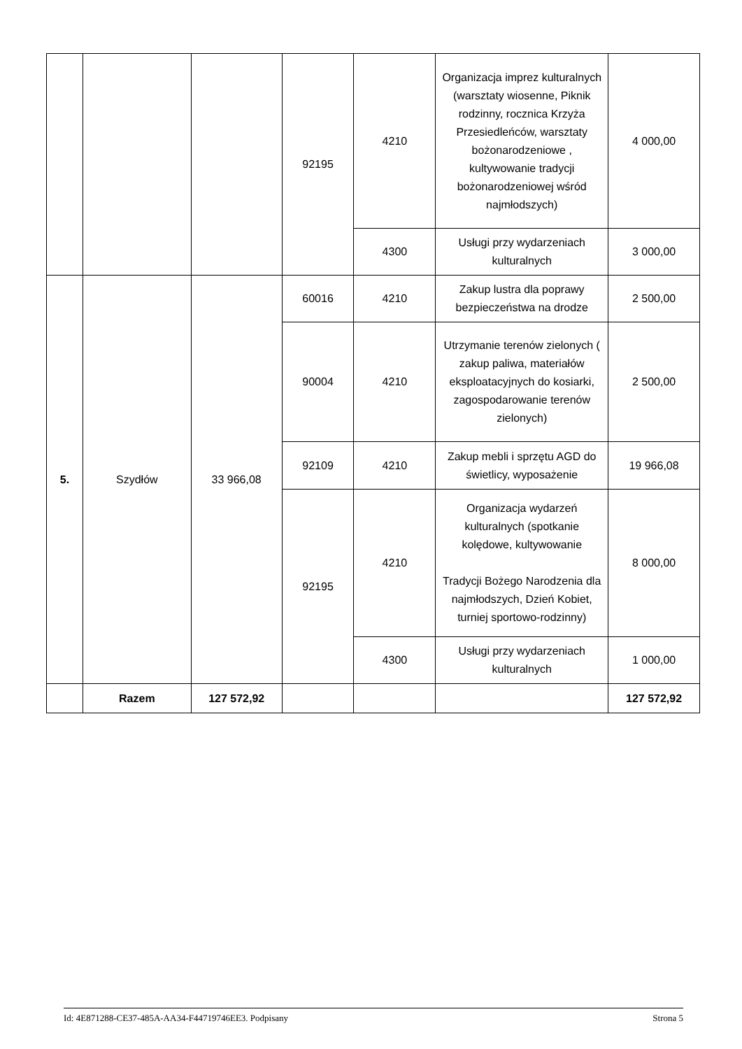| | | | 92195 | 4210 | Organizacja imprez kulturalnych (warsztaty wiosenne, Piknik rodzinny, rocznica Krzyża Przesiedleńców, warsztaty bożonarodzeniowe , kultywowanie tradycji bożonarodzeniowej wśród najmłodszych) | 4 000,00 |
| | | | | 4300 | Usługi przy wydarzeniach kulturalnych | 3 000,00 |
| 5. | Szydłów | 33 966,08 | 60016 | 4210 | Zakup lustra dla poprawy bezpieczeństwa na drodze | 2 500,00 |
| | | | 90004 | 4210 | Utrzymanie terenów zielonych ( zakup paliwa, materiałów eksploatacyjnych do kosiarki, zagospodarowanie terenów zielonych) | 2 500,00 |
| | | | 92109 | 4210 | Zakup mebli i sprzętu AGD do świetlicy, wyposażenie | 19 966,08 |
| | | | 92195 | 4210 | Organizacja wydarzeń kulturalnych (spotkanie kolędowe, kultywowanie Tradycji Bożego Narodzenia dla najmłodszych, Dzień Kobiet, turniej sportowo-rodzinny) | 8 000,00 |
| | | | | 4300 | Usługi przy wydarzeniach kulturalnych | 1 000,00 |
| | Razem | 127 572,92 | | | | 127 572,92 |
Id: 4E871288-CE37-485A-AA34-F44719746EE3. Podpisany Strona 5